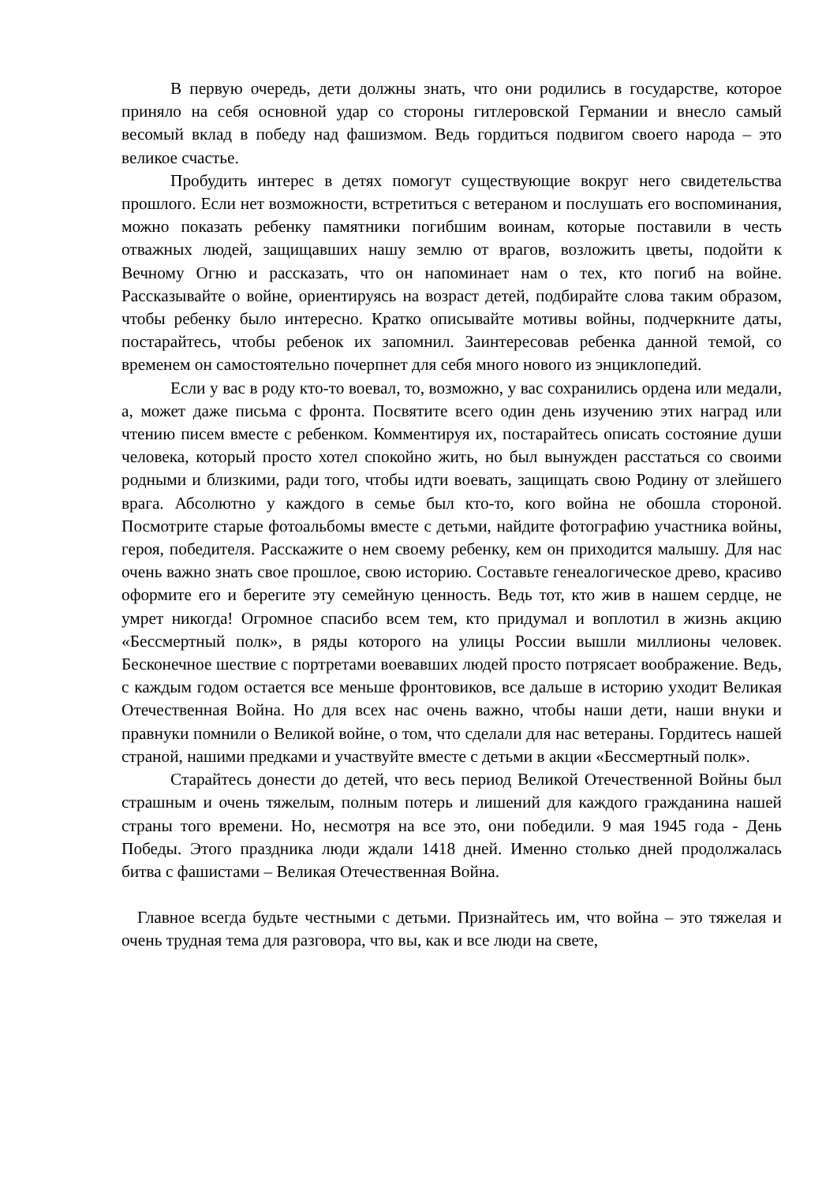В первую очередь, дети должны знать, что они родились в государстве, которое приняло на себя основной удар со стороны гитлеровской Германии и внесло самый весомый вклад в победу над фашизмом. Ведь гордиться подвигом своего народа – это великое счастье.
Пробудить интерес в детях помогут существующие вокруг него свидетельства прошлого. Если нет возможности, встретиться с ветераном и послушать его воспоминания, можно показать ребенку памятники погибшим воинам, которые поставили в честь отважных людей, защищавших нашу землю от врагов, возложить цветы, подойти к Вечному Огню и рассказать, что он напоминает нам о тех, кто погиб на войне. Рассказывайте о войне, ориентируясь на возраст детей, подбирайте слова таким образом, чтобы ребенку было интересно. Кратко описывайте мотивы войны, подчеркните даты, постарайтесь, чтобы ребенок их запомнил. Заинтересовав ребенка данной темой, со временем он самостоятельно почерпнет для себя много нового из энциклопедий.
Если у вас в роду кто-то воевал, то, возможно, у вас сохранились ордена или медали, а, может даже письма с фронта. Посвятите всего один день изучению этих наград или чтению писем вместе с ребенком. Комментируя их, постарайтесь описать состояние души человека, который просто хотел спокойно жить, но был вынужден расстаться со своими родными и близкими, ради того, чтобы идти воевать, защищать свою Родину от злейшего врага. Абсолютно у каждого в семье был кто-то, кого война не обошла стороной. Посмотрите старые фотоальбомы вместе с детьми, найдите фотографию участника войны, героя, победителя. Расскажите о нем своему ребенку, кем он приходится малышу. Для нас очень важно знать свое прошлое, свою историю. Составьте генеалогическое древо, красиво оформите его и берегите эту семейную ценность. Ведь тот, кто жив в нашем сердце, не умрет никогда! Огромное спасибо всем тем, кто придумал и воплотил в жизнь акцию «Бессмертный полк», в ряды которого на улицы России вышли миллионы человек. Бесконечное шествие с портретами воевавших людей просто потрясает воображение. Ведь, с каждым годом остается все меньше фронтовиков, все дальше в историю уходит Великая Отечественная Война. Но для всех нас очень важно, чтобы наши дети, наши внуки и правнуки помнили о Великой войне, о том, что сделали для нас ветераны. Гордитесь нашей страной, нашими предками и участвуйте вместе с детьми в акции «Бессмертный полк».
Старайтесь донести до детей, что весь период Великой Отечественной Войны был страшным и очень тяжелым, полным потерь и лишений для каждого гражданина нашей страны того времени. Но, несмотря на все это, они победили. 9 мая 1945 года - День Победы. Этого праздника люди ждали 1418 дней. Именно столько дней продолжалась битва с фашистами – Великая Отечественная Война.
Главное всегда будьте честными с детьми. Признайтесь им, что война – это тяжелая и очень трудная тема для разговора, что вы, как и все люди на свете,